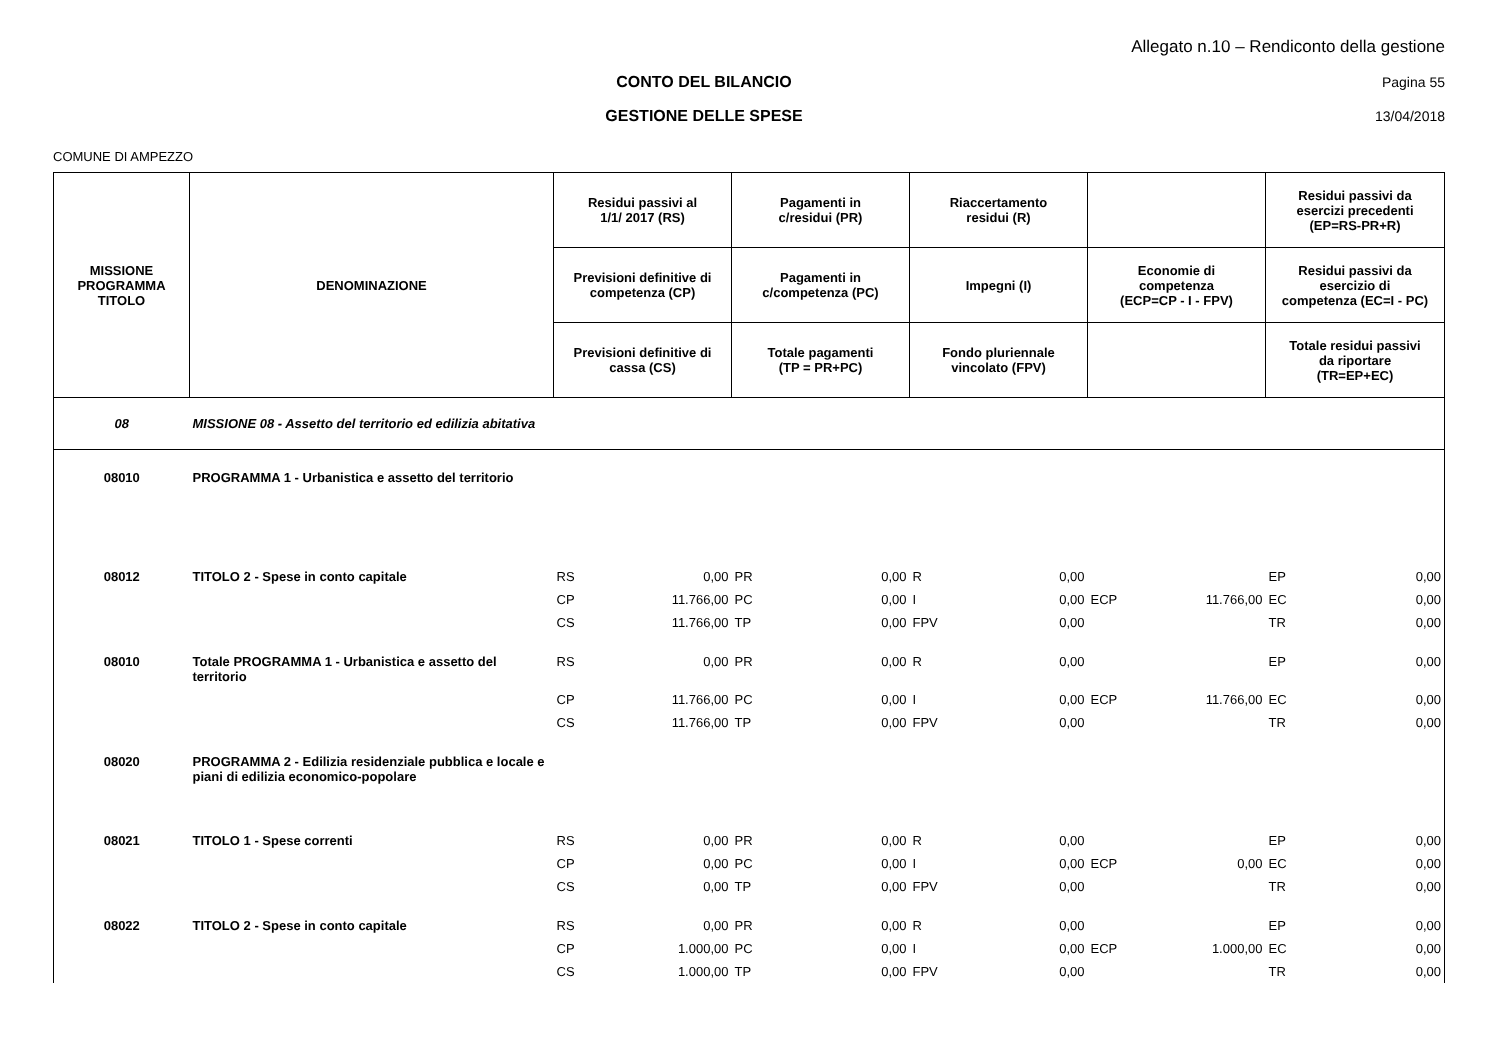Allegato n.10 – Rendiconto della gestione
CONTO DEL BILANCIO Pagina 55
GESTIONE DELLE SPESE 13/04/2018
COMUNE DI AMPEZZO
| MISSIONE PROGRAMMA TITOLO | DENOMINAZIONE | Residui passivi al 1/1/ 2017 (RS) | | Pagamenti in c/residui (PR) | | Riaccertamento residui (R) | | | | Residui passivi da esercizi precedenti (EP=RS-PR+R) | |
| --- | --- | --- | --- | --- | --- | --- | --- | --- | --- | --- | --- |
| | | Previsioni definitive di competenza (CP) | | Pagamenti in c/competenza (PC) | | Impegni (I) | | Economie di competenza (ECP=CP - I - FPV) | | Residui passivi da esercizio di competenza (EC=I - PC) | |
| | | Previsioni definitive di cassa (CS) | | Totale pagamenti (TP = PR+PC) | | Fondo pluriennale vincolato (FPV) | | | | Totale residui passivi da riportare (TR=EP+EC) | |
| 08 | MISSIONE 08 - Assetto del territorio ed edilizia abitativa | | | | | | | | | | |
| 08010 | PROGRAMMA 1 - Urbanistica e assetto del territorio | | | | | | | | | | |
| 08012 | TITOLO 2 - Spese in conto capitale | RS | 0,00 | PR | 0,00 | R | 0,00 | | | EP | 0,00 |
| | | CP | 11.766,00 | PC | 0,00 | I | 0,00 | ECP | 11.766,00 | EC | 0,00 |
| | | CS | 11.766,00 | TP | 0,00 | FPV | 0,00 | | | TR | 0,00 |
| 08010 | Totale PROGRAMMA 1 - Urbanistica e assetto del territorio | RS | 0,00 | PR | 0,00 | R | 0,00 | | | EP | 0,00 |
| | | CP | 11.766,00 | PC | 0,00 | I | 0,00 | ECP | 11.766,00 | EC | 0,00 |
| | | CS | 11.766,00 | TP | 0,00 | FPV | 0,00 | | | TR | 0,00 |
| 08020 | PROGRAMMA 2 - Edilizia residenziale pubblica e locale e piani di edilizia economico-popolare | | | | | | | | | | |
| 08021 | TITOLO 1 - Spese correnti | RS | 0,00 | PR | 0,00 | R | 0,00 | | | EP | 0,00 |
| | | CP | 0,00 | PC | 0,00 | I | 0,00 | ECP | 0,00 | EC | 0,00 |
| | | CS | 0,00 | TP | 0,00 | FPV | 0,00 | | | TR | 0,00 |
| 08022 | TITOLO 2 - Spese in conto capitale | RS | 0,00 | PR | 0,00 | R | 0,00 | | | EP | 0,00 |
| | | CP | 1.000,00 | PC | 0,00 | I | 0,00 | ECP | 1.000,00 | EC | 0,00 |
| | | CS | 1.000,00 | TP | 0,00 | FPV | 0,00 | | | TR | 0,00 |